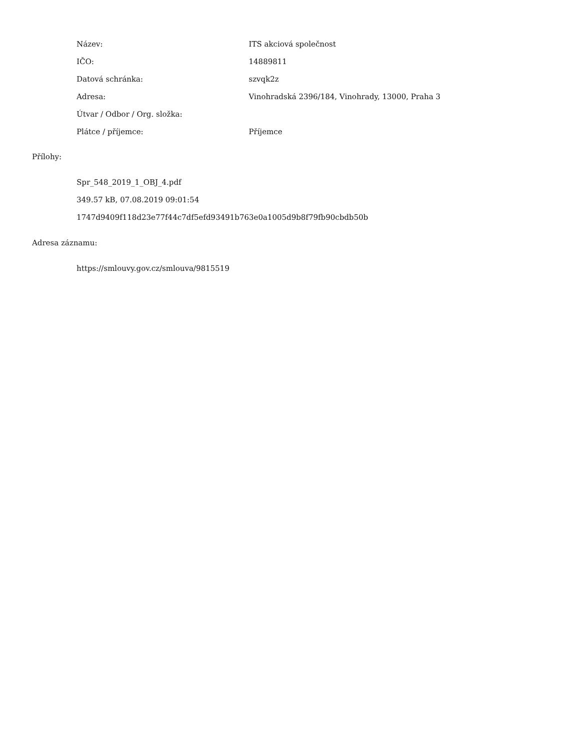| Název: | ITS akciová společnost |
| IČO: | 14889811 |
| Datová schránka: | szvqk2z |
| Adresa: | Vinohradská 2396/184, Vinohrady, 13000, Praha 3 |
| Útvar / Odbor / Org. složka: | |
| Plátce / příjemce: | Příjemce |
Přílohy:
Spr_548_2019_1_OBJ_4.pdf
349.57 kB, 07.08.2019 09:01:54
1747d9409f118d23e77f44c7df5efd93491b763e0a1005d9b8f79fb90cbdb50b
Adresa záznamu:
https://smlouvy.gov.cz/smlouva/9815519